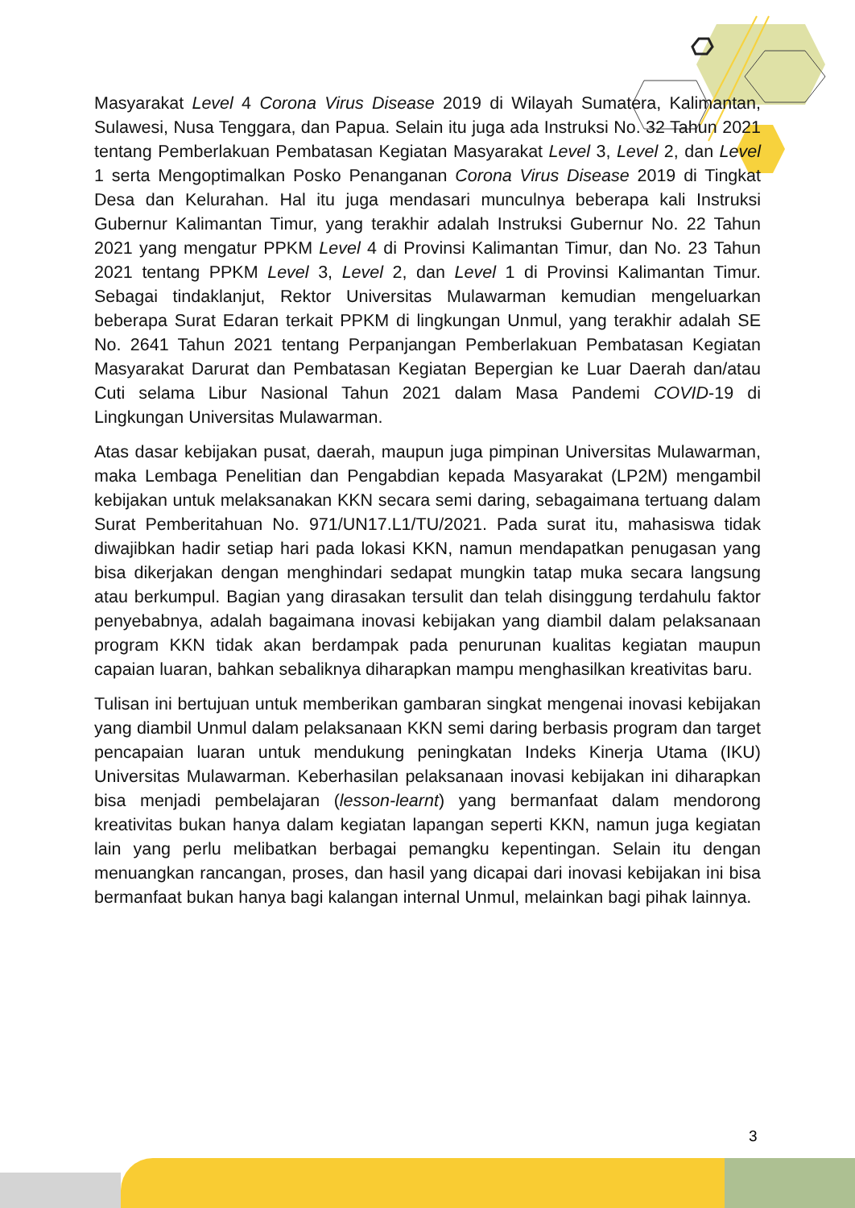Masyarakat Level 4 Corona Virus Disease 2019 di Wilayah Sumatera, Kalimantan, Sulawesi, Nusa Tenggara, dan Papua. Selain itu juga ada Instruksi No. 32 Tahun 2021 tentang Pemberlakuan Pembatasan Kegiatan Masyarakat Level 3, Level 2, dan Level 1 serta Mengoptimalkan Posko Penanganan Corona Virus Disease 2019 di Tingkat Desa dan Kelurahan. Hal itu juga mendasari munculnya beberapa kali Instruksi Gubernur Kalimantan Timur, yang terakhir adalah Instruksi Gubernur No. 22 Tahun 2021 yang mengatur PPKM Level 4 di Provinsi Kalimantan Timur, dan No. 23 Tahun 2021 tentang PPKM Level 3, Level 2, dan Level 1 di Provinsi Kalimantan Timur. Sebagai tindaklanjut, Rektor Universitas Mulawarman kemudian mengeluarkan beberapa Surat Edaran terkait PPKM di lingkungan Unmul, yang terakhir adalah SE No. 2641 Tahun 2021 tentang Perpanjangan Pemberlakuan Pembatasan Kegiatan Masyarakat Darurat dan Pembatasan Kegiatan Bepergian ke Luar Daerah dan/atau Cuti selama Libur Nasional Tahun 2021 dalam Masa Pandemi COVID-19 di Lingkungan Universitas Mulawarman.
Atas dasar kebijakan pusat, daerah, maupun juga pimpinan Universitas Mulawarman, maka Lembaga Penelitian dan Pengabdian kepada Masyarakat (LP2M) mengambil kebijakan untuk melaksanakan KKN secara semi daring, sebagaimana tertuang dalam Surat Pemberitahuan No. 971/UN17.L1/TU/2021. Pada surat itu, mahasiswa tidak diwajibkan hadir setiap hari pada lokasi KKN, namun mendapatkan penugasan yang bisa dikerjakan dengan menghindari sedapat mungkin tatap muka secara langsung atau berkumpul. Bagian yang dirasakan tersulit dan telah disinggung terdahulu faktor penyebabnya, adalah bagaimana inovasi kebijakan yang diambil dalam pelaksanaan program KKN tidak akan berdampak pada penurunan kualitas kegiatan maupun capaian luaran, bahkan sebaliknya diharapkan mampu menghasilkan kreativitas baru.
Tulisan ini bertujuan untuk memberikan gambaran singkat mengenai inovasi kebijakan yang diambil Unmul dalam pelaksanaan KKN semi daring berbasis program dan target pencapaian luaran untuk mendukung peningkatan Indeks Kinerja Utama (IKU) Universitas Mulawarman. Keberhasilan pelaksanaan inovasi kebijakan ini diharapkan bisa menjadi pembelajaran (lesson-learnt) yang bermanfaat dalam mendorong kreativitas bukan hanya dalam kegiatan lapangan seperti KKN, namun juga kegiatan lain yang perlu melibatkan berbagai pemangku kepentingan. Selain itu dengan menuangkan rancangan, proses, dan hasil yang dicapai dari inovasi kebijakan ini bisa bermanfaat bukan hanya bagi kalangan internal Unmul, melainkan bagi pihak lainnya.
3